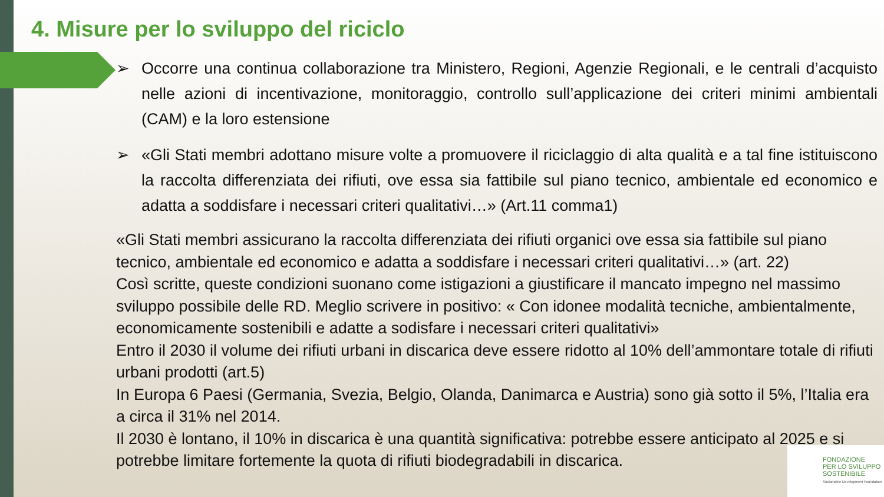4. Misure per lo sviluppo del riciclo
➢ Occorre una continua collaborazione tra Ministero, Regioni, Agenzie Regionali, e le centrali d’acquisto nelle azioni di incentivazione, monitoraggio, controllo sull’applicazione dei criteri minimi ambientali (CAM) e la loro estensione
➢ «Gli Stati membri adottano misure volte a promuovere il riciclaggio di alta qualità e a tal fine istituiscono la raccolta differenziata dei rifiuti, ove essa sia fattibile sul piano tecnico, ambientale ed economico e adatta a soddisfare i necessari criteri qualitativi…» (Art.11 comma1)
«Gli Stati membri assicurano la raccolta differenziata dei rifiuti organici ove essa sia fattibile sul piano tecnico, ambientale ed economico e adatta a soddisfare i necessari criteri qualitativi…» (art. 22)
Così scritte, queste condizioni suonano come istigazioni a giustificare il mancato impegno nel massimo sviluppo possibile delle RD. Meglio scrivere in positivo: « Con idonee modalità tecniche, ambientalmente, economicamente sostenibili e adatte a sodisfare i necessari criteri qualitativi»
Entro il 2030 il volume dei rifiuti urbani in discarica deve essere ridotto al 10% dell’ammontare totale di rifiuti urbani prodotti (art.5)
In Europa 6 Paesi (Germania, Svezia, Belgio, Olanda, Danimarca e Austria) sono già sotto il 5%, l’Italia era a circa il 31% nel 2014.
Il 2030 è lontano, il 10% in discarica è una quantità significativa: potrebbe essere anticipato al 2025 e si potrebbe limitare fortemente la quota di rifiuti biodegradabili in discarica.
FONDAZIONE
PER LO SVILUPPO
SOSTENIBILE
Sustainable Development Foundation